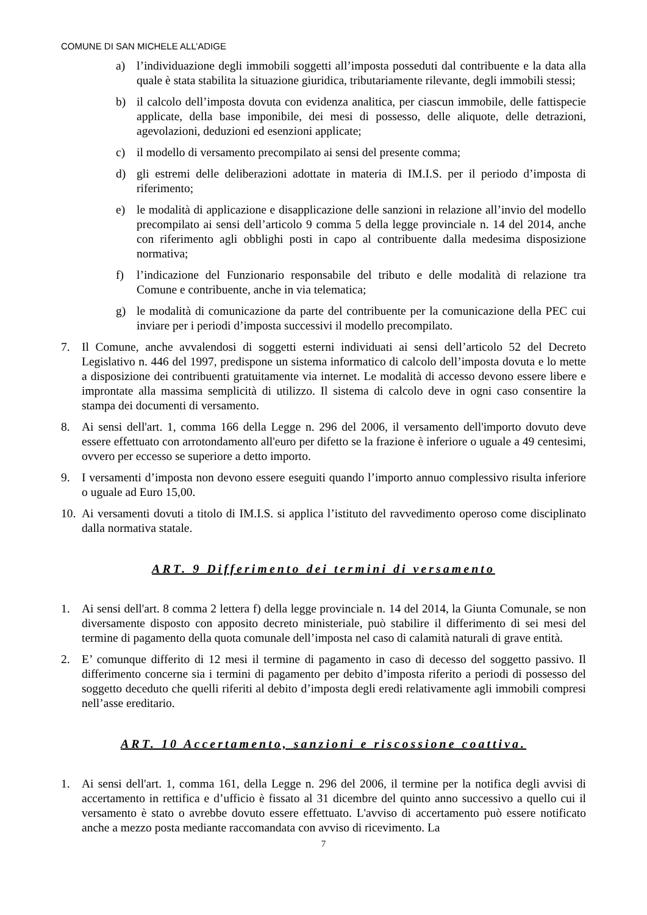COMUNE DI SAN MICHELE ALL’ADIGE
a) l’individuazione degli immobili soggetti all’imposta posseduti dal contribuente e la data alla quale è stata stabilita la situazione giuridica, tributariamente rilevante, degli immobili stessi;
b) il calcolo dell’imposta dovuta con evidenza analitica, per ciascun immobile, delle fattispecie applicate, della base imponibile, dei mesi di possesso, delle aliquote, delle detrazioni, agevolazioni, deduzioni ed esenzioni applicate;
c) il modello di versamento precompilato ai sensi del presente comma;
d) gli estremi delle deliberazioni adottate in materia di IM.I.S. per il periodo d’imposta di riferimento;
e) le modalità di applicazione e disapplicazione delle sanzioni in relazione all’invio del modello precompilato ai sensi dell’articolo 9 comma 5 della legge provinciale n. 14 del 2014, anche con riferimento agli obblighi posti in capo al contribuente dalla medesima disposizione normativa;
f) l’indicazione del Funzionario responsabile del tributo e delle modalità di relazione tra Comune e contribuente, anche in via telematica;
g) le modalità di comunicazione da parte del contribuente per la comunicazione della PEC cui inviare per i periodi d’imposta successivi il modello precompilato.
7. Il Comune, anche avvalendosi di soggetti esterni individuati ai sensi dell’articolo 52 del Decreto Legislativo n. 446 del 1997, predispone un sistema informatico di calcolo dell’imposta dovuta e lo mette a disposizione dei contribuenti gratuitamente via internet. Le modalità di accesso devono essere libere e improntate alla massima semplicità di utilizzo. Il sistema di calcolo deve in ogni caso consentire la stampa dei documenti di versamento.
8. Ai sensi dell'art. 1, comma 166 della Legge n. 296 del 2006, il versamento dell'importo dovuto deve essere effettuato con arrotondamento all'euro per difetto se la frazione è inferiore o uguale a 49 centesimi, ovvero per eccesso se superiore a detto importo.
9. I versamenti d’imposta non devono essere eseguiti quando l’importo annuo complessivo risulta inferiore o uguale ad Euro 15,00.
10. Ai versamenti dovuti a titolo di IM.I.S. si applica l’istituto del ravvedimento operoso come disciplinato dalla normativa statale.
ART. 9 Differimento dei termini di versamento
1. Ai sensi dell'art. 8 comma 2 lettera f) della legge provinciale n. 14 del 2014, la Giunta Comunale, se non diversamente disposto con apposito decreto ministeriale, può stabilire il differimento di sei mesi del termine di pagamento della quota comunale dell’imposta nel caso di calamità naturali di grave entità.
2. E’ comunque differito di 12 mesi il termine di pagamento in caso di decesso del soggetto passivo. Il differimento concerne sia i termini di pagamento per debito d’imposta riferito a periodi di possesso del soggetto deceduto che quelli riferiti al debito d’imposta degli eredi relativamente agli immobili compresi nell’asse ereditario.
ART. 10 Accertamento, sanzioni e riscossione coattiva.
1. Ai sensi dell'art. 1, comma 161, della Legge n. 296 del 2006, il termine per la notifica degli avvisi di accertamento in rettifica e d’ufficio è fissato al 31 dicembre del quinto anno successivo a quello cui il versamento è stato o avrebbe dovuto essere effettuato. L'avviso di accertamento può essere notificato anche a mezzo posta mediante raccomandata con avviso di ricevimento. La
7